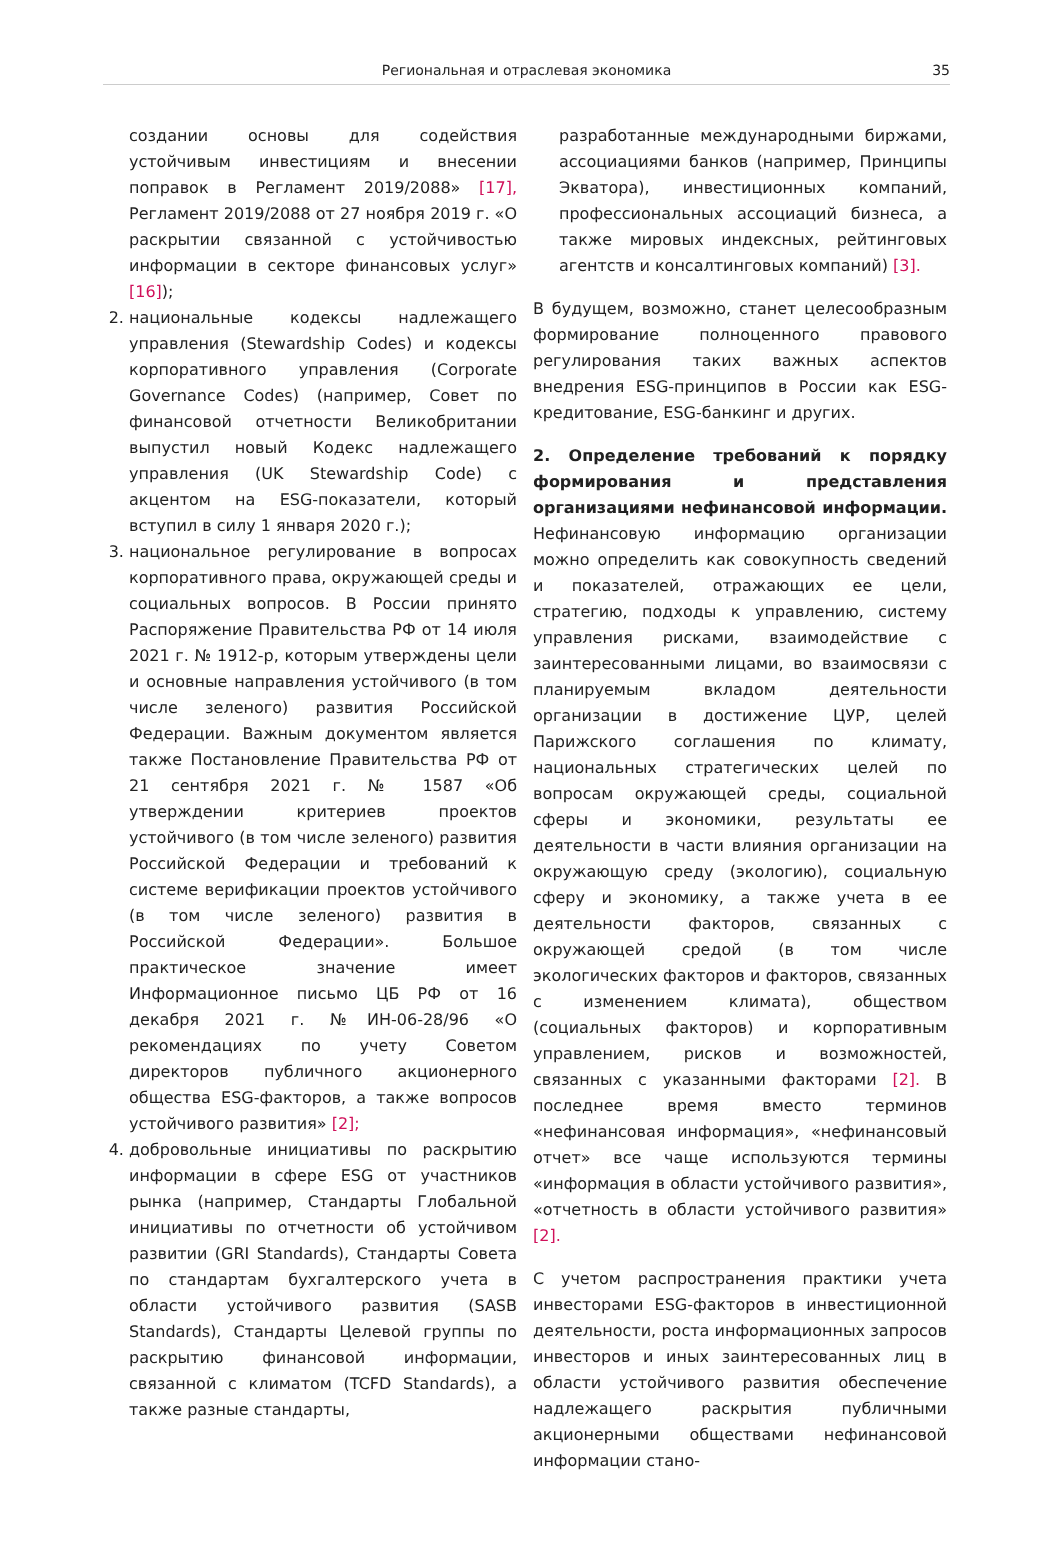Региональная и отраслевая экономика
35
создании основы для содействия устойчивым инвестициям и внесении поправок в Регламент 2019/2088» [17], Регламент 2019/2088 от 27 ноября 2019 г. «О раскрытии связанной с устойчивостью информации в секторе финансовых услуг» [16]);
2. национальные кодексы надлежащего управления (Stewardship Codes) и кодексы корпоративного управления (Corporate Governance Codes) (например, Совет по финансовой отчетности Великобритании выпустил новый Кодекс надлежащего управления (UK Stewardship Code) с акцентом на ESG-показатели, который вступил в силу 1 января 2020 г.);
3. национальное регулирование в вопросах корпоративного права, окружающей среды и социальных вопросов. В России принято Распоряжение Правительства РФ от 14 июля 2021 г. № 1912-р, которым утверждены цели и основные направления устойчивого (в том числе зеленого) развития Российской Федерации. Важным документом является также Постановление Правительства РФ от 21 сентября 2021 г. № 1587 «Об утверждении критериев проектов устойчивого (в том числе зеленого) развития Российской Федерации и требований к системе верификации проектов устойчивого (в том числе зеленого) развития в Российской Федерации». Большое практическое значение имеет Информационное письмо ЦБ РФ от 16 декабря 2021 г. №ИН-06-28/96 «О рекомендациях по учету Советом директоров публичного акционерного общества ESG-факторов, а также вопросов устойчивого развития» [2];
4. добровольные инициативы по раскрытию информации в сфере ESG от участников рынка (например, Стандарты Глобальной инициативы по отчетности об устойчивом развитии (GRI Standards), Стандарты Совета по стандартам бухгалтерского учета в области устойчивого развития (SASB Standards), Стандарты Целевой группы по раскрытию финансовой информации, связанной с климатом (TCFD Standards), а также разные стандарты,
разработанные международными биржами, ассоциациями банков (например, Принципы Экватора), инвестиционных компаний, профессиональных ассоциаций бизнеса, а также мировых индексных, рейтинговых агентств и консалтинговых компаний) [3].
В будущем, возможно, станет целесообразным формирование полноценного правового регулирования таких важных аспектов внедрения ESG-принципов в России как ESG-кредитование, ESG-банкинг и других.
2. Определение требований к порядку формирования и представления организациями нефинансовой информации. Нефинансовую информацию организации можно определить как совокупность сведений и показателей, отражающих ее цели, стратегию, подходы к управлению, систему управления рисками, взаимодействие с заинтересованными лицами, во взаимосвязи с планируемым вкладом деятельности организации в достижение ЦУР, целей Парижского соглашения по климату, национальных стратегических целей по вопросам окружающей среды, социальной сферы и экономики, результаты ее деятельности в части влияния организации на окружающую среду (экологию), социальную сферу и экономику, а также учета в ее деятельности факторов, связанных с окружающей средой (в том числе экологических факторов и факторов, связанных с изменением климата), обществом (социальных факторов) и корпоративным управлением, рисков и возможностей, связанных с указанными факторами [2]. В последнее время вместо терминов «нефинансовая информация», «нефинансовый отчет» все чаще используются термины «информация в области устойчивого развития», «отчетность в области устойчивого развития» [2].
С учетом распространения практики учета инвесторами ESG-факторов в инвестиционной деятельности, роста информационных запросов инвесторов и иных заинтересованных лиц в области устойчивого развития обеспечение надлежащего раскрытия публичными акционерными обществами нефинансовой информации стано-